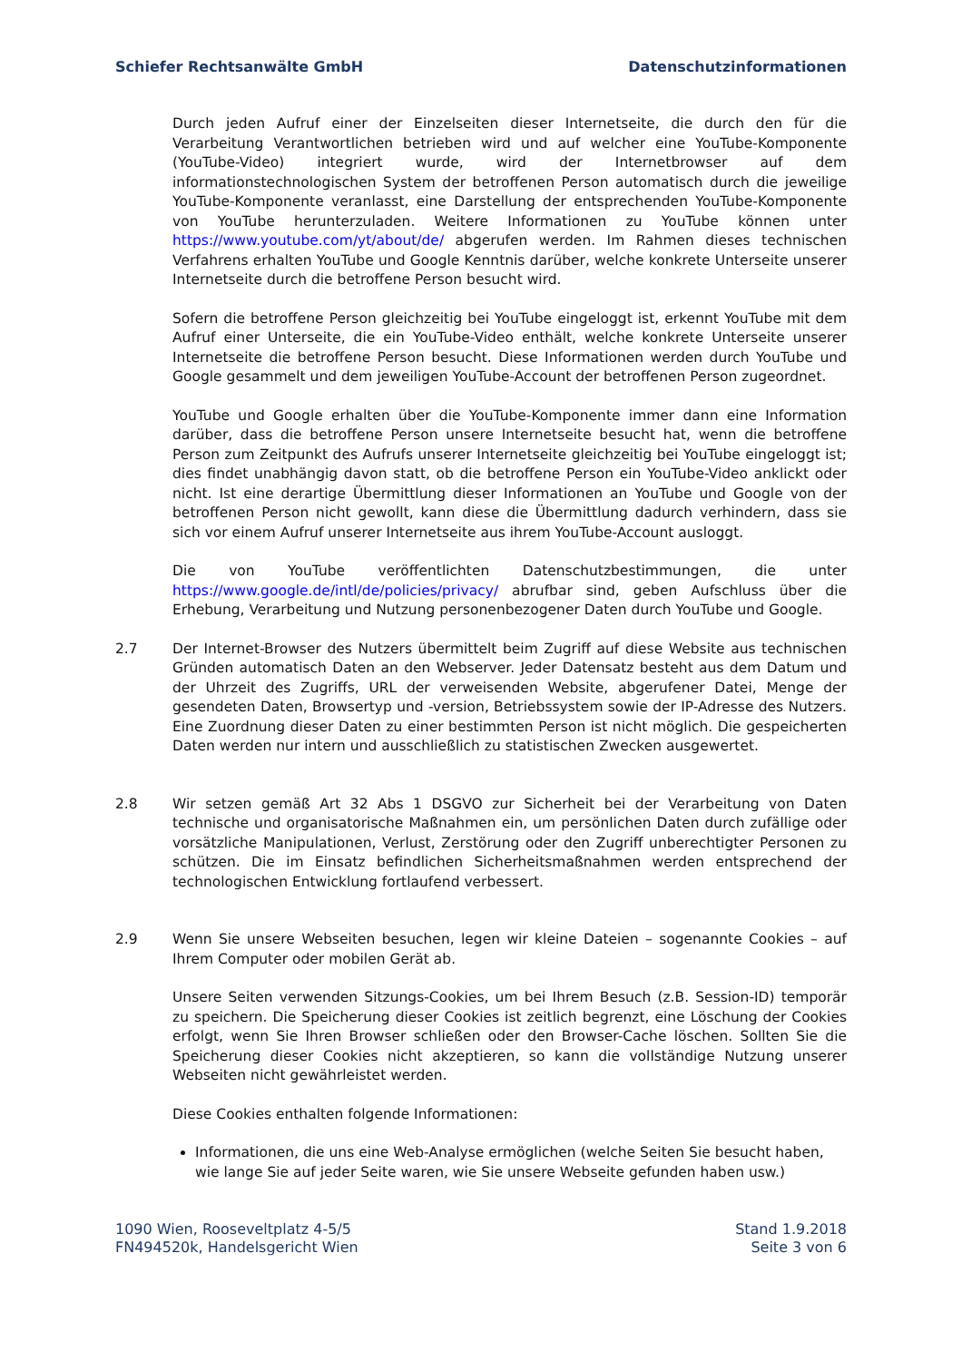Schiefer Rechtsanwälte GmbH Datenschutzinformationen
Durch jeden Aufruf einer der Einzelseiten dieser Internetseite, die durch den für die Verarbeitung Verantwortlichen betrieben wird und auf welcher eine YouTube-Komponente (YouTube-Video) integriert wurde, wird der Internetbrowser auf dem informationstechnologischen System der betroffenen Person automatisch durch die jeweilige YouTube-Komponente veranlasst, eine Darstellung der entsprechenden YouTube-Komponente von YouTube herunterzuladen. Weitere Informationen zu YouTube können unter https://www.youtube.com/yt/about/de/ abgerufen werden. Im Rahmen dieses technischen Verfahrens erhalten YouTube und Google Kenntnis darüber, welche konkrete Unterseite unserer Internetseite durch die betroffene Person besucht wird.
Sofern die betroffene Person gleichzeitig bei YouTube eingeloggt ist, erkennt YouTube mit dem Aufruf einer Unterseite, die ein YouTube-Video enthält, welche konkrete Unterseite unserer Internetseite die betroffene Person besucht. Diese Informationen werden durch YouTube und Google gesammelt und dem jeweiligen YouTube-Account der betroffenen Person zugeordnet.
YouTube und Google erhalten über die YouTube-Komponente immer dann eine Information darüber, dass die betroffene Person unsere Internetseite besucht hat, wenn die betroffene Person zum Zeitpunkt des Aufrufs unserer Internetseite gleichzeitig bei YouTube eingeloggt ist; dies findet unabhängig davon statt, ob die betroffene Person ein YouTube-Video anklickt oder nicht. Ist eine derartige Übermittlung dieser Informationen an YouTube und Google von der betroffenen Person nicht gewollt, kann diese die Übermittlung dadurch verhindern, dass sie sich vor einem Aufruf unserer Internetseite aus ihrem YouTube-Account ausloggt.
Die von YouTube veröffentlichten Datenschutzbestimmungen, die unter https://www.google.de/intl/de/policies/privacy/ abrufbar sind, geben Aufschluss über die Erhebung, Verarbeitung und Nutzung personenbezogener Daten durch YouTube und Google.
2.7 Der Internet-Browser des Nutzers übermittelt beim Zugriff auf diese Website aus technischen Gründen automatisch Daten an den Webserver. Jeder Datensatz besteht aus dem Datum und der Uhrzeit des Zugriffs, URL der verweisenden Website, abgerufener Datei, Menge der gesendeten Daten, Browsertyp und -version, Betriebssystem sowie der IP-Adresse des Nutzers. Eine Zuordnung dieser Daten zu einer bestimmten Person ist nicht möglich. Die gespeicherten Daten werden nur intern und ausschließlich zu statistischen Zwecken ausgewertet.
2.8 Wir setzen gemäß Art 32 Abs 1 DSGVO zur Sicherheit bei der Verarbeitung von Daten technische und organisatorische Maßnahmen ein, um persönlichen Daten durch zufällige oder vorsätzliche Manipulationen, Verlust, Zerstörung oder den Zugriff unberechtigter Personen zu schützen. Die im Einsatz befindlichen Sicherheitsmaßnahmen werden entsprechend der technologischen Entwicklung fortlaufend verbessert.
2.9 Wenn Sie unsere Webseiten besuchen, legen wir kleine Dateien – sogenannte Cookies – auf Ihrem Computer oder mobilen Gerät ab.
Unsere Seiten verwenden Sitzungs-Cookies, um bei Ihrem Besuch (z.B. Session-ID) temporär zu speichern. Die Speicherung dieser Cookies ist zeitlich begrenzt, eine Löschung der Cookies erfolgt, wenn Sie Ihren Browser schließen oder den Browser-Cache löschen. Sollten Sie die Speicherung dieser Cookies nicht akzeptieren, so kann die vollständige Nutzung unserer Webseiten nicht gewährleistet werden.
Diese Cookies enthalten folgende Informationen:
Informationen, die uns eine Web-Analyse ermöglichen (welche Seiten Sie besucht haben, wie lange Sie auf jeder Seite waren, wie Sie unsere Webseite gefunden haben usw.)
1090 Wien, Rooseveltplatz 4-5/5
FN494520k, Handelsgericht Wien
Stand 1.9.2018
Seite 3 von 6